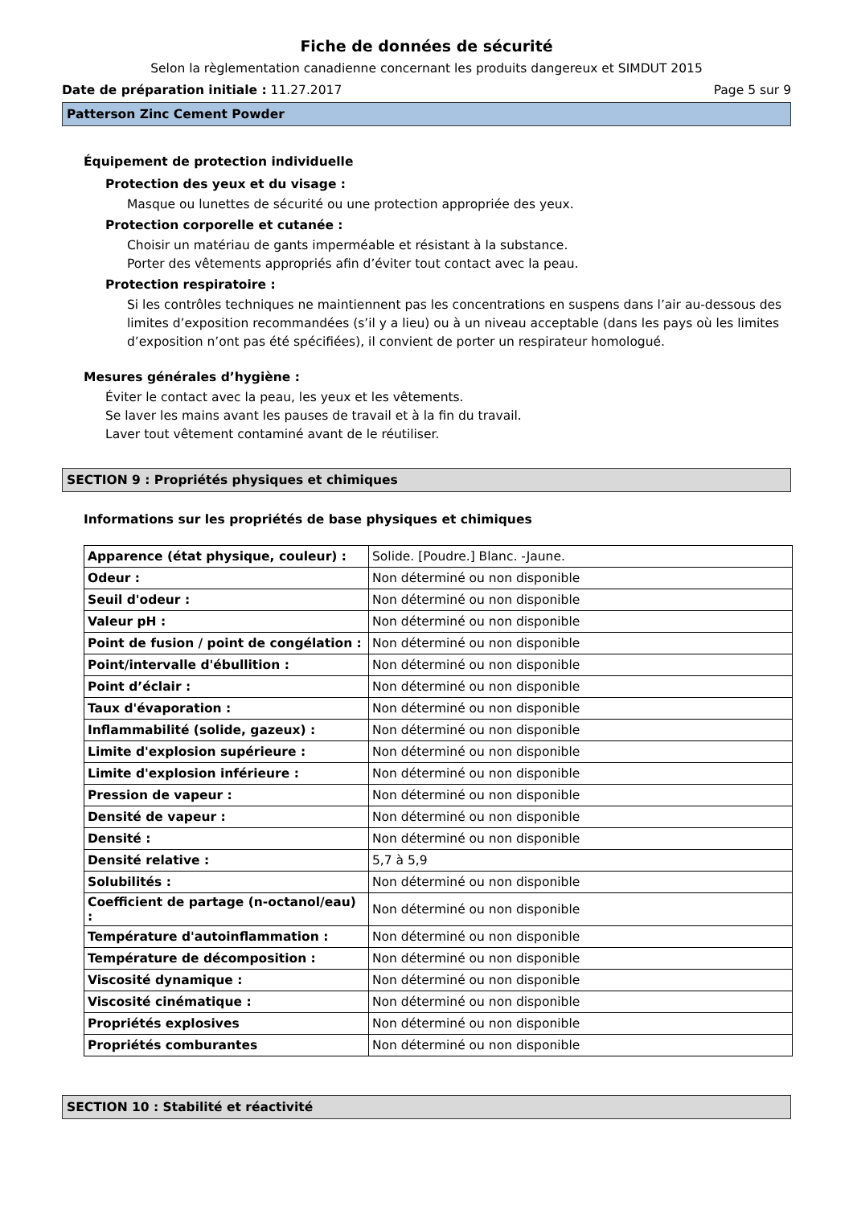Fiche de données de sécurité
Selon la règlementation canadienne concernant les produits dangereux et SIMDUT 2015
Date de préparation initiale : 11.27.2017 Page 5 sur 9
Patterson Zinc Cement Powder
Équipement de protection individuelle
Protection des yeux et du visage :
Masque ou lunettes de sécurité ou une protection appropriée des yeux.
Protection corporelle et cutanée :
Choisir un matériau de gants imperméable et résistant à la substance.
Porter des vêtements appropriés afin d’éviter tout contact avec la peau.
Protection respiratoire :
Si les contrôles techniques ne maintiennent pas les concentrations en suspens dans l’air au-dessous des limites d’exposition recommandées (s’il y a lieu) ou à un niveau acceptable (dans les pays où les limites d’exposition n’ont pas été spécifiées), il convient de porter un respirateur homologué.
Mesures générales d’hygiène :
Éviter le contact avec la peau, les yeux et les vêtements.
Se laver les mains avant les pauses de travail et à la fin du travail.
Laver tout vêtement contaminé avant de le réutiliser.
SECTION 9 : Propriétés physiques et chimiques
Informations sur les propriétés de base physiques et chimiques
| Apparence (état physique, couleur) : | Solide. [Poudre.] Blanc. -Jaune. |
| Odeur : | Non déterminé ou non disponible |
| Seuil d'odeur : | Non déterminé ou non disponible |
| Valeur pH : | Non déterminé ou non disponible |
| Point de fusion / point de congélation : | Non déterminé ou non disponible |
| Point/intervalle d'ébullition : | Non déterminé ou non disponible |
| Point d’éclair : | Non déterminé ou non disponible |
| Taux d'évaporation : | Non déterminé ou non disponible |
| Inflammabilité (solide, gazeux) : | Non déterminé ou non disponible |
| Limite d'explosion supérieure : | Non déterminé ou non disponible |
| Limite d'explosion inférieure : | Non déterminé ou non disponible |
| Pression de vapeur : | Non déterminé ou non disponible |
| Densité de vapeur : | Non déterminé ou non disponible |
| Densité : | Non déterminé ou non disponible |
| Densité relative : | 5,7 à 5,9 |
| Solubilités : | Non déterminé ou non disponible |
| Coefficient de partage (n-octanol/eau) : | Non déterminé ou non disponible |
| Température d'autoinflammation : | Non déterminé ou non disponible |
| Température de décomposition : | Non déterminé ou non disponible |
| Viscosité dynamique : | Non déterminé ou non disponible |
| Viscosité cinématique : | Non déterminé ou non disponible |
| Propriétés explosives | Non déterminé ou non disponible |
| Propriétés comburantes | Non déterminé ou non disponible |
SECTION 10 : Stabilité et réactivité